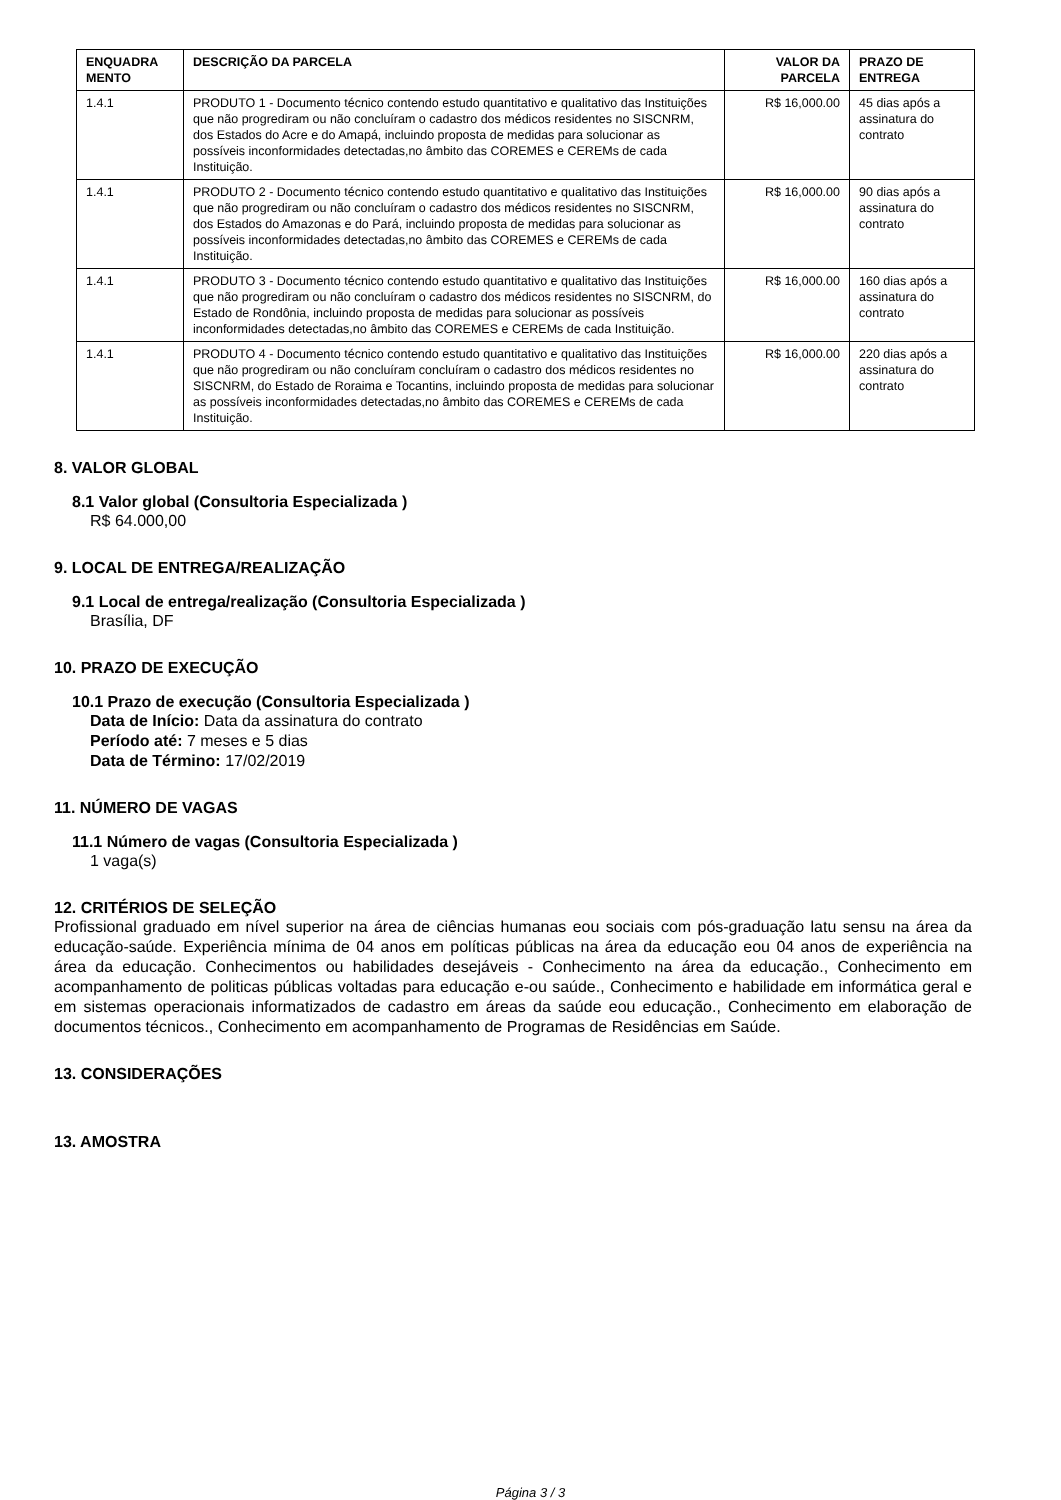| ENQUADRA MENTO | DESCRIÇÃO DA PARCELA | VALOR DA PARCELA | PRAZO DE ENTREGA |
| --- | --- | --- | --- |
| 1.4.1 | PRODUTO 1 - Documento técnico contendo estudo quantitativo e qualitativo das Instituições que não progrediram ou não concluíram o cadastro dos médicos residentes no SISCNRM, dos Estados do Acre e do Amapá, incluindo proposta de medidas para solucionar as possíveis inconformidades detectadas,no âmbito das COREMES e CEREMs de cada Instituição. | R$ 16,000.00 | 45 dias após a assinatura do contrato |
| 1.4.1 | PRODUTO 2 - Documento técnico contendo estudo quantitativo e qualitativo das Instituições que não progrediram ou não concluíram o cadastro dos médicos residentes no SISCNRM, dos Estados do Amazonas e do Pará, incluindo proposta de medidas para solucionar as possíveis inconformidades detectadas,no âmbito das COREMES e CEREMs de cada Instituição. | R$ 16,000.00 | 90 dias após a assinatura do contrato |
| 1.4.1 | PRODUTO 3 - Documento técnico contendo estudo quantitativo e qualitativo das Instituições que não progrediram ou não concluíram o cadastro dos médicos residentes no SISCNRM, do Estado de Rondônia, incluindo proposta de medidas para solucionar as possíveis inconformidades detectadas,no âmbito das COREMES e CEREMs de cada Instituição. | R$ 16,000.00 | 160 dias após a assinatura do contrato |
| 1.4.1 | PRODUTO 4 - Documento técnico contendo estudo quantitativo e qualitativo das Instituições que não progrediram ou não concluíram concluíram o cadastro dos médicos residentes no SISCNRM, do Estado de Roraima e Tocantins, incluindo proposta de medidas para solucionar as possíveis inconformidades detectadas,no âmbito das COREMES e CEREMs de cada Instituição. | R$ 16,000.00 | 220 dias após a assinatura do contrato |
8. VALOR GLOBAL
8.1 Valor global (Consultoria Especializada )
R$ 64.000,00
9. LOCAL DE ENTREGA/REALIZAÇÃO
9.1 Local de entrega/realização (Consultoria Especializada )
Brasília, DF
10. PRAZO DE EXECUÇÃO
10.1 Prazo de execução (Consultoria Especializada )
Data de Início: Data da assinatura do contrato
Período até: 7 meses e 5 dias
Data de Término: 17/02/2019
11. NÚMERO DE VAGAS
11.1 Número de vagas (Consultoria Especializada )
1 vaga(s)
12. CRITÉRIOS DE SELEÇÃO
Profissional graduado em nível superior na área de ciências humanas eou sociais com pós-graduação latu sensu na área da educação-saúde. Experiência mínima de 04 anos em políticas públicas na área da educação eou 04 anos de experiência na área da educação. Conhecimentos ou habilidades desejáveis - Conhecimento na área da educação., Conhecimento em acompanhamento de politicas públicas voltadas para educação e-ou saúde., Conhecimento e habilidade em informática geral e em sistemas operacionais informatizados de cadastro em áreas da saúde eou educação., Conhecimento em elaboração de documentos técnicos., Conhecimento em acompanhamento de Programas de Residências em Saúde.
13. CONSIDERAÇÕES
13. AMOSTRA
Página 3 / 3